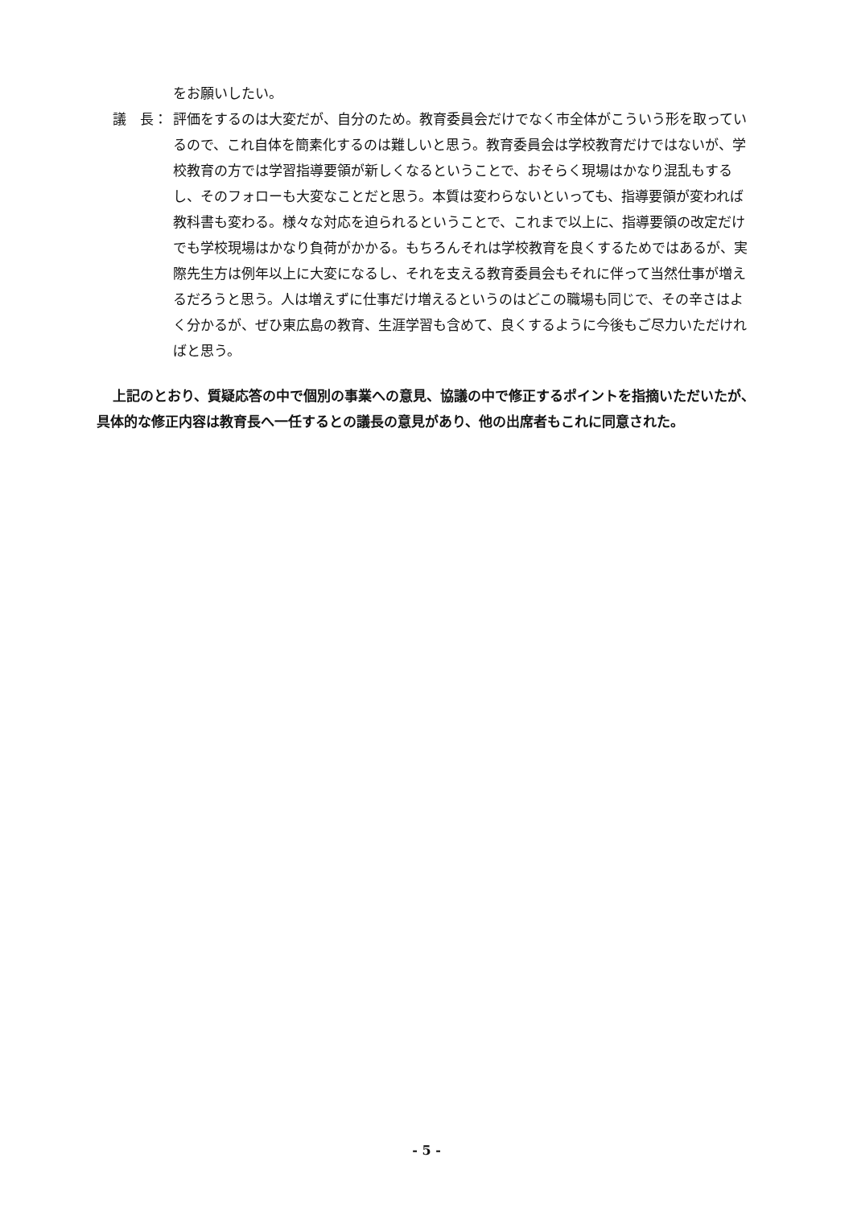をお願いしたい。
議　長： 評価をするのは大変だが、自分のため。教育委員会だけでなく市全体がこういう形を取っているので、これ自体を簡素化するのは難しいと思う。教育委員会は学校教育だけではないが、学校教育の方では学習指導要領が新しくなるということで、おそらく現場はかなり混乱もするし、そのフォローも大変なことだと思う。本質は変わらないといっても、指導要領が変われば教科書も変わる。様々な対応を迫られるということで、これまで以上に、指導要領の改定だけでも学校現場はかなり負荷がかかる。もちろんそれは学校教育を良くするためではあるが、実際先生方は例年以上に大変になるし、それを支える教育委員会もそれに伴って当然仕事が増えるだろうと思う。人は増えずに仕事だけ増えるというのはどこの職場も同じで、その辛さはよく分かるが、ぜひ東広島の教育、生涯学習も含めて、良くするように今後もご尽力いただければと思う。
上記のとおり、質疑応答の中で個別の事業への意見、協議の中で修正するポイントを指摘いただいたが、具体的な修正内容は教育長へ一任するとの議長の意見があり、他の出席者もこれに同意された。
- 5 -